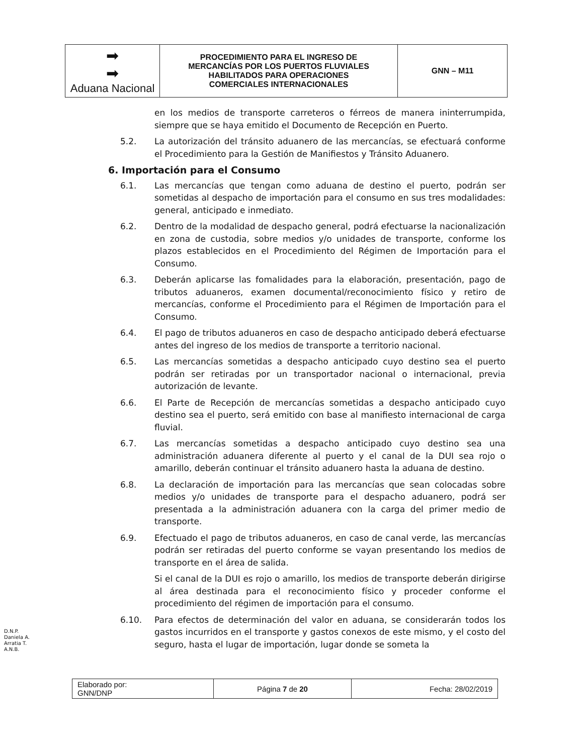| ➡ ➡ Aduana Nacional | PROCEDIMIENTO PARA EL INGRESO DE MERCANCÍAS POR LOS PUERTOS FLUVIALES HABILITADOS PARA OPERACIONES COMERCIALES INTERNACIONALES | GNN – M11 |
en los medios de transporte carreteros o férreos de manera ininterrumpida, siempre que se haya emitido el Documento de Recepción en Puerto.
5.2. La autorización del tránsito aduanero de las mercancías, se efectuará conforme el Procedimiento para la Gestión de Manifiestos y Tránsito Aduanero.
6. Importación para el Consumo
6.1. Las mercancías que tengan como aduana de destino el puerto, podrán ser sometidas al despacho de importación para el consumo en sus tres modalidades: general, anticipado e inmediato.
6.2. Dentro de la modalidad de despacho general, podrá efectuarse la nacionalización en zona de custodia, sobre medios y/o unidades de transporte, conforme los plazos establecidos en el Procedimiento del Régimen de Importación para el Consumo.
6.3. Deberán aplicarse las fomalidades para la elaboración, presentación, pago de tributos aduaneros, examen documental/reconocimiento físico y retiro de mercancías, conforme el Procedimiento para el Régimen de Importación para el Consumo.
6.4. El pago de tributos aduaneros en caso de despacho anticipado deberá efectuarse antes del ingreso de los medios de transporte a territorio nacional.
6.5. Las mercancías sometidas a despacho anticipado cuyo destino sea el puerto podrán ser retiradas por un transportador nacional o internacional, previa autorización de levante.
6.6. El Parte de Recepción de mercancías sometidas a despacho anticipado cuyo destino sea el puerto, será emitido con base al manifiesto internacional de carga fluvial.
6.7. Las mercancías sometidas a despacho anticipado cuyo destino sea una administración aduanera diferente al puerto y el canal de la DUI sea rojo o amarillo, deberán continuar el tránsito aduanero hasta la aduana de destino.
6.8. La declaración de importación para las mercancías que sean colocadas sobre medios y/o unidades de transporte para el despacho aduanero, podrá ser presentada a la administración aduanera con la carga del primer medio de transporte.
6.9. Efectuado el pago de tributos aduaneros, en caso de canal verde, las mercancías podrán ser retiradas del puerto conforme se vayan presentando los medios de transporte en el área de salida.
Si el canal de la DUI es rojo o amarillo, los medios de transporte deberán dirigirse al área destinada para el reconocimiento físico y proceder conforme el procedimiento del régimen de importación para el consumo.
6.10. Para efectos de determinación del valor en aduana, se considerarán todos los gastos incurridos en el transporte y gastos conexos de este mismo, y el costo del seguro, hasta el lugar de importación, lugar donde se someta la
D.N.P.
Daniela A.
Arratia T.
A.N.B.
| Elaborado por: GNN/DNP | Página 7 de 20 | Fecha: 28/02/2019 |